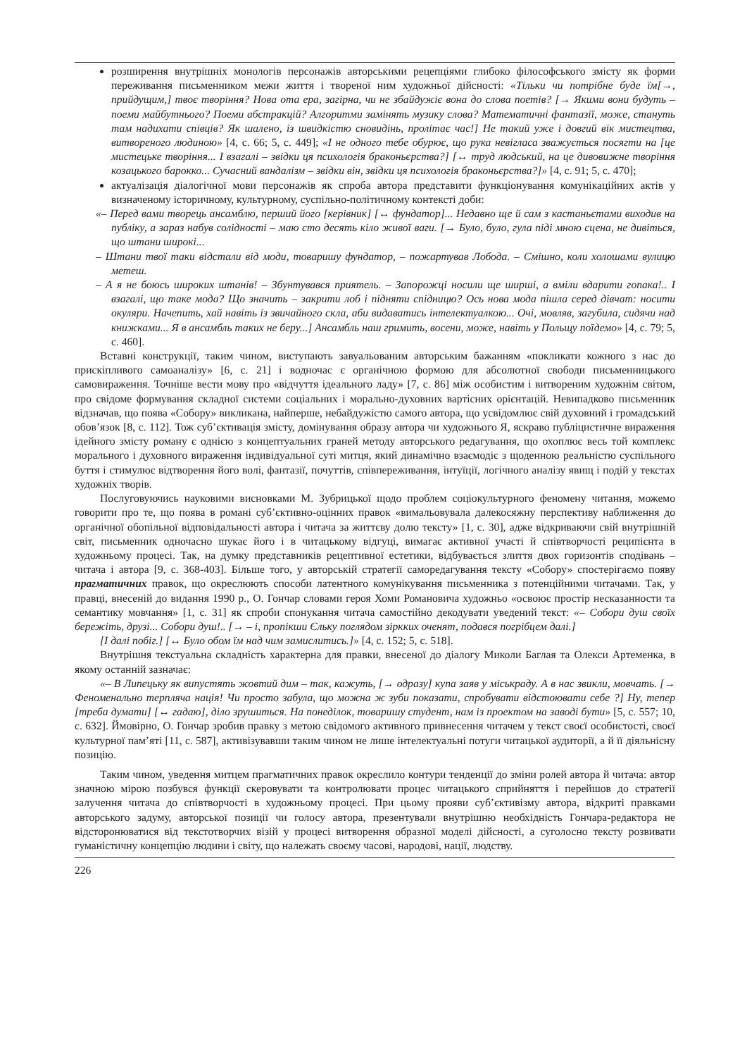розширення внутрішніх монологів персонажів авторськими рецепціями глибоко філософського змісту як форми переживання письменником межи життя і твореної ним художньої дійсності: «Тільки чи потрібне буде їм[→, прийдущим,] твоє творіння? Нова ота ера, загірна, чи не збайдужіє вона до слова поетів? [→ Якими вони будуть – поеми майбутнього? Поеми абстракцій? Алгоритми замінять музику слова? Математичні фантазії, може, стануть там надихати співців? Як шалено, із швидкістю сновидінь, пролітає час!] Не такий уже і довгий вік мистецтва, витвореного людиною» [4, с. 66; 5, с. 449]; «І не одного тебе обурює, що рука невігласа зважується посягти на [це мистецьке творіння... І взагалі – звідки ця психологія браконьєрства?] [↔ труд людський, на це дивовижне творіння козацького барокко... Сучасний вандалізм – звідки він, звідки ця психологія браконьєрства?]» [4, с. 91; 5, с. 470];
актуалізація діалогічної мови персонажів як спроба автора представити функціонування комунікаційних актів у визначеному історичному, культурному, суспільно-політичному контексті доби:
«– Перед вами творець ансамблю, перший його [керівник] [↔ фундатор]... Недавно ще й сам з кастаньєтами виходив на публіку, а зараз набув солідності – маю сто десять кіло живої ваги. [→ Було, було, гула піді мною сцена, не дивіться, що штани широкі...
– Штани твої таки відстали від моди, товаришу фундатор, – пожартував Лобода. – Смішно, коли холошами вулицю метеш.
– А я не боюсь широких штанів! – Збунтувався приятель. – Запорожці носили ще ширші, а вміли вдарити гопака!.. І взагалі, що таке мода? Що значить – закрити лоб і підняти спідницю? Ось нова мода пішла серед дівчат: носити окуляри. Начепить, хай навіть із звичайного скла, аби видаватись інтелектуалкою... Очі, мовляв, загубила, сидячи над книжками... Я в ансамбль таких не беру...] Ансамбль наш гримить, восени, може, навіть у Польщу поїдемо» [4, с. 79; 5, с. 460].
Вставні конструкції, таким чином, виступають завуальованим авторським бажанням «покликати кожного з нас до прискіпливого самоаналізу» [6, с. 21] і водночас є органічною формою для абсолютної свободи письменницького самовираження. Точніше вести мову про «відчуття ідеального ладу» [7, с. 86] між особистим і витвореним художнім світом, про свідоме формування складної системи соціальних і морально-духовних вартісних орієнтацій. Невипадково письменник відзначав, що поява «Собору» викликана, найперше, небайдужістю самого автора, що усвідомлює свій духовний і громадський обов’язок [8, с. 112]. Тож суб’єктивація змісту, домінування образу автора чи художнього Я, яскраво публіцистичне вираження ідейного змісту роману є однією з концептуальних граней методу авторського редагування, що охоплює весь той комплекс морального і духовного вираження індивідуальної суті митця, який динамічно взаємодіє з щоденною реальністю суспільного буття і стимулює відтворення його волі, фантазії, почуттів, співпереживання, інтуїції, логічного аналізу явищ і подій у текстах художніх творів.
Послуговуючись науковими висновками М. Зубрицької щодо проблем соціокультурного феномену читання, можемо говорити про те, що поява в романі суб’єктивно-оцінних правок «вимальовувала далекосяжну перспективу наближення до органічної обопільної відповідальності автора і читача за життєву долю тексту» [1, с. 30], адже відкриваючи свій внутрішній світ, письменник одночасно шукає його і в читацькому відгуці, вимагає активної участі й співтворчості реципієнта в художньому процесі. Так, на думку представників рецептивної естетики, відбувається злиття двох горизонтів сподівань – читача і автора [9, с. 368-403]. Більше того, у авторській стратегії саморедагування тексту «Собору» спостерігаємо появу прагматичних правок, що окреслюють способи латентного комунікування письменника з потенційними читачами. Так, у правці, внесеній до видання 1990 р., О. Гончар словами героя Хоми Романовича художньо «освоює простір несказанности та семантику мовчання» [1, с. 31] як спроби спонукання читача самостійно декодувати уведений текст: «– Собори душ своїх бережіть, друзі... Собори душ!.. [→ – і, пропікши Єльку поглядом зіркких оченят, подався погрібцем далі.]
[І далі побіг.] [↔ Було обом їм над чим замислитись.]» [4, с. 152; 5, с. 518].
Внутрішня текстуальна складність характерна для правки, внесеної до діалогу Миколи Баглая та Олекси Артеменка, в якому останній зазначає:
«– В Липецьку як випустять жовтий дим – так, кажуть, [→ одразу] купа заяв у міськраду. А в нас звикли, мовчать. [→ Феноменально терпляча нація! Чи просто забула, що можна ж зуби показати, спробувати відстоювати себе ?] Ну, тепер [треба думати] [↔ гадаю], діло зрушиться. На понеділок, товаришу студент, нам із проектом на заводі бути» [5, с. 557; 10, с. 632]. Ймовірно, О. Гончар зробив правку з метою свідомого активного привнесення читачем у текст своєї особистості, своєї культурної пам’яті [11, с. 587], активізувавши таким чином не лише інтелектуальні потуги читацької аудиторії, а й її діяльнісну позицію.
Таким чином, уведення митцем прагматичних правок окреслило контури тенденції до зміни ролей автора й читача: автор значною мірою позбувся функції скеровувати та контролювати процес читацького сприйняття і перейшов до стратегії залучення читача до співтворчості в художньому процесі. При цьому прояви суб’єктивізму автора, відкриті правками авторського задуму, авторської позиції чи голосу автора, презентували внутрішню необхідність Гончара-редактора не відсторонюватися від текстотворчих візій у процесі витворення образної моделі дійсності, а суголосно тексту розвивати гуманістичну концепцію людини і світу, що належать своєму часові, народові, нації, людству.
226